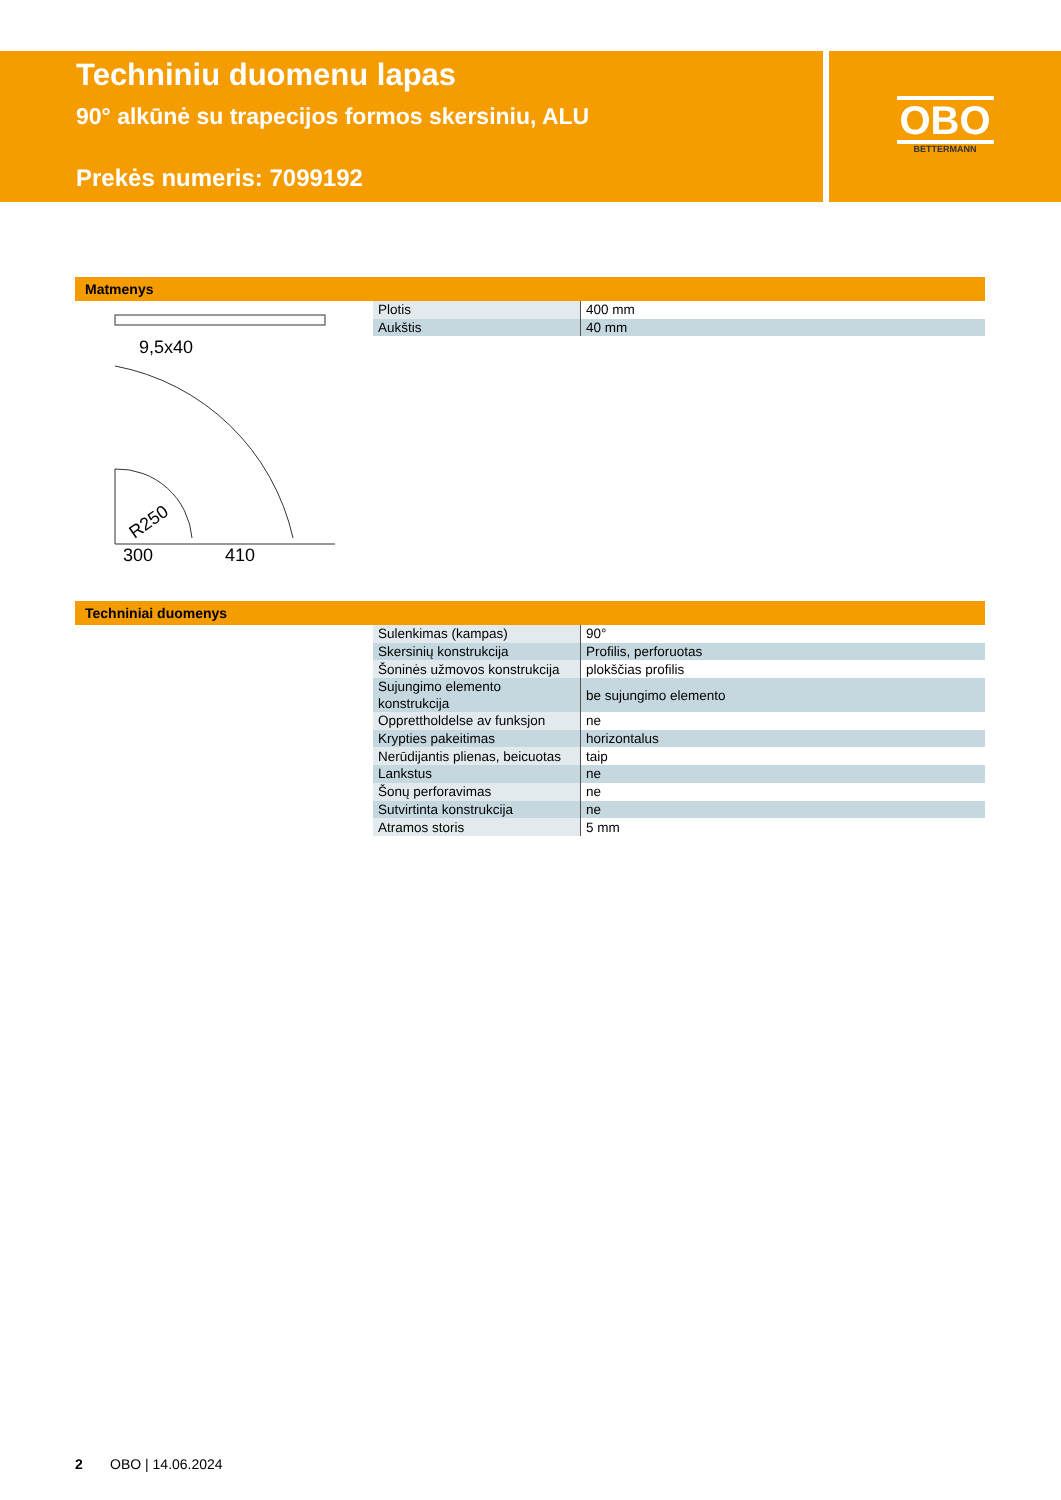Techniniu duomenu lapas
90° alkūnė su trapecijos formos skersiniu, ALU
Prekės numeris: 7099192
OBO
BETTERMANN
Matmenys
9,5x40
300
410
R250
| Plotis | 400 mm |
| Aukštis | 40 mm |
Techniniai duomenys
| Sulenkimas (kampas) | 90° |
| Skersinių konstrukcija | Profilis, perforuotas |
| Šoninės užmovos konstrukcija | plokščias profilis |
| Sujungimo elemento konstrukcija | be sujungimo elemento |
| Opprettholdelse av funksjon | ne |
| Krypties pakeitimas | horizontalus |
| Nerūdijantis plienas, beicuotas | taip |
| Lankstus | ne |
| Šonų perforavimas | ne |
| Sutvirtinta konstrukcija | ne |
| Atramos storis | 5 mm |
2 OBO | 14.06.2024